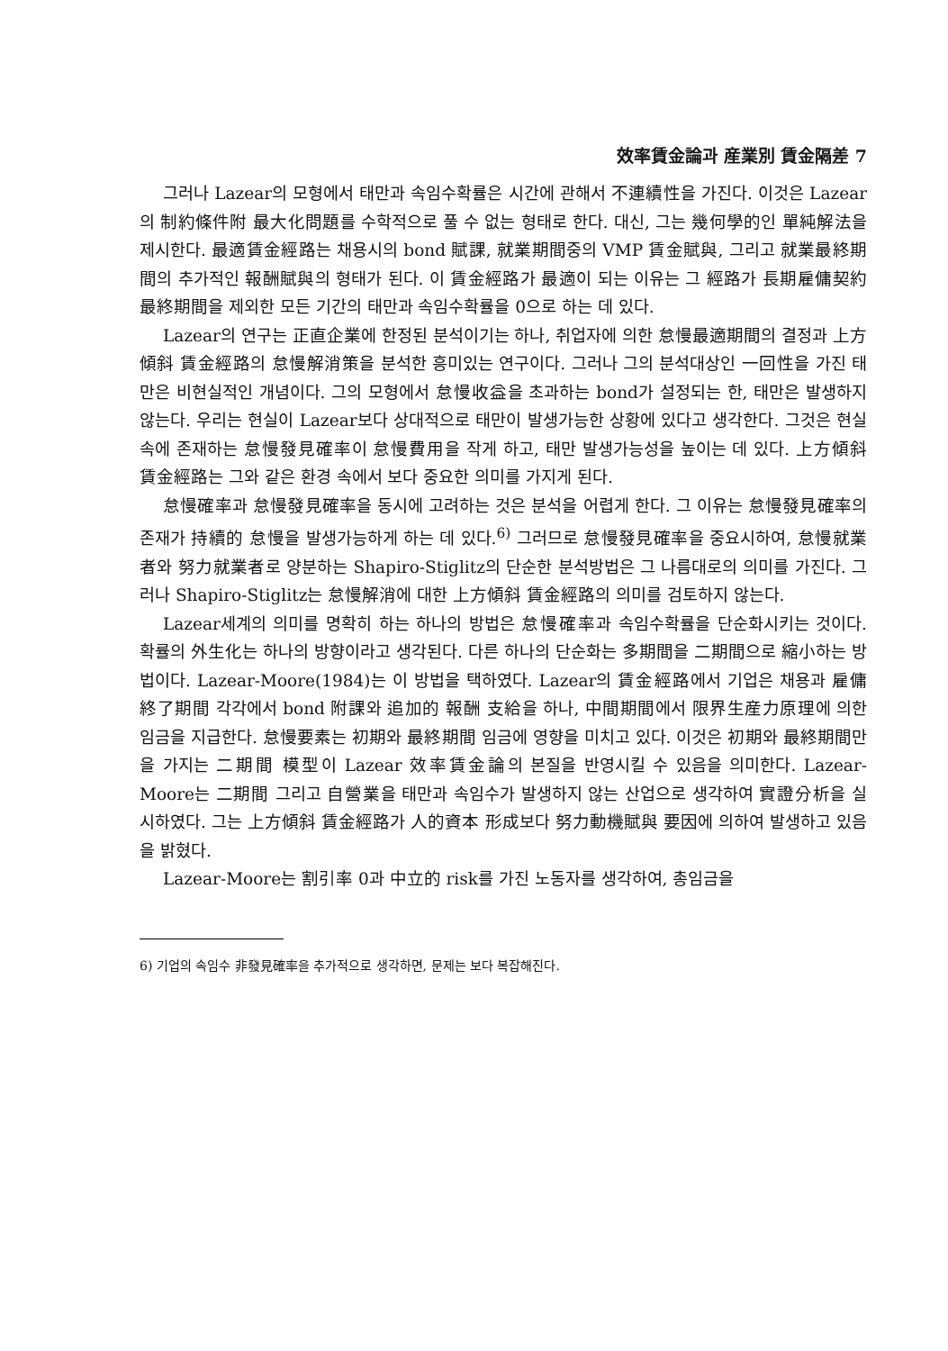效率賃金論과 産業別 賃金隔差 7
그러나 Lazear의 모형에서 태만과 속임수확률은 시간에 관해서 不連續性을 가진다. 이것은 Lazear의 制約條件附 最大化問題를 수학적으로 풀 수 없는 형태로 한다. 대신, 그는 幾何學的인 單純解法을 제시한다. 最適賃金經路는 채용시의 bond 賦課, 就業期間중의 VMP 賃金賦與, 그리고 就業最終期間의 추가적인 報酬賦與의 형태가 된다. 이 賃金經路가 最適이 되는 이유는 그 經路가 長期雇傭契約 最終期間을 제외한 모든 기간의 태만과 속임수확률을 0으로 하는 데 있다.
Lazear의 연구는 正直企業에 한정된 분석이기는 하나, 취업자에 의한 怠慢最適期間의 결정과 上方傾斜 賃金經路의 怠慢解消策을 분석한 흥미있는 연구이다. 그러나 그의 분석대상인 一回性을 가진 태만은 비현실적인 개념이다. 그의 모형에서 怠慢收益을 초과하는 bond가 설정되는 한, 태만은 발생하지 않는다. 우리는 현실이 Lazear보다 상대적으로 태만이 발생가능한 상황에 있다고 생각한다. 그것은 현실 속에 존재하는 怠慢發見確率이 怠慢費用을 작게 하고, 태만 발생가능성을 높이는 데 있다. 上方傾斜 賃金經路는 그와 같은 환경 속에서 보다 중요한 의미를 가지게 된다.
怠慢確率과 怠慢發見確率을 동시에 고려하는 것은 분석을 어렵게 한다. 그 이유는 怠慢發見確率의 존재가 持續的 怠慢을 발생가능하게 하는 데 있다.<sup>6)</sup> 그러므로 怠慢發見確率을 중요시하여, 怠慢就業者와 努力就業者로 양분하는 Shapiro-Stiglitz의 단순한 분석방법은 그 나름대로의 의미를 가진다. 그러나 Shapiro-Stiglitz는 怠慢解消에 대한 上方傾斜 賃金經路의 의미를 검토하지 않는다.
Lazear세계의 의미를 명확히 하는 하나의 방법은 怠慢確率과 속임수확률을 단순화시키는 것이다. 확률의 外生化는 하나의 방향이라고 생각된다. 다른 하나의 단순화는 多期間을 二期間으로 縮小하는 방법이다. Lazear-Moore(1984)는 이 방법을 택하였다. Lazear의 賃金經路에서 기업은 채용과 雇傭終了期間 각각에서 bond 附課와 追加的 報酬 支給을 하나, 中間期間에서 限界生産力原理에 의한 임금을 지급한다. 怠慢要素는 初期와 最終期間 임금에 영향을 미치고 있다. 이것은 初期와 最終期間만을 가지는 二期間 模型이 Lazear 效率賃金論의 본질을 반영시킬 수 있음을 의미한다. Lazear-Moore는 二期間 그리고 自營業을 태만과 속임수가 발생하지 않는 산업으로 생각하여 實證分析을 실시하였다. 그는 上方傾斜 賃金經路가 人的資本 形成보다 努力動機賦與 要因에 의하여 발생하고 있음을 밝혔다.
Lazear-Moore는 割引率 0과 中立的 risk를 가진 노동자를 생각하여, 총임금을
6) 기업의 속임수 非發見確率을 추가적으로 생각하면, 문제는 보다 복잡해진다.